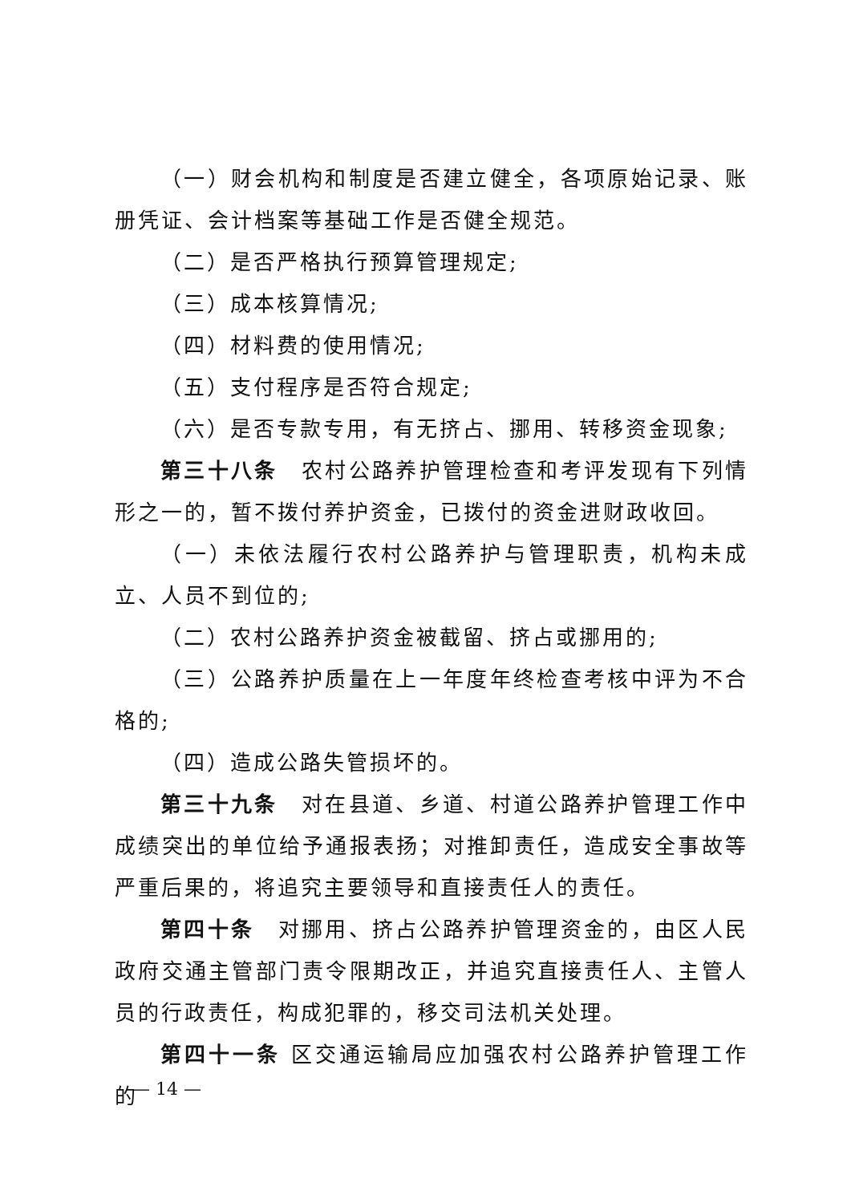（一）财会机构和制度是否建立健全，各项原始记录、账册凭证、会计档案等基础工作是否健全规范。
（二）是否严格执行预算管理规定;
（三）成本核算情况;
（四）材料费的使用情况;
（五）支付程序是否符合规定;
（六）是否专款专用，有无挤占、挪用、转移资金现象;
第三十八条　农村公路养护管理检查和考评发现有下列情形之一的，暂不拨付养护资金，已拨付的资金进财政收回。
（一）未依法履行农村公路养护与管理职责，机构未成立、人员不到位的;
（二）农村公路养护资金被截留、挤占或挪用的;
（三）公路养护质量在上一年度年终检查考核中评为不合格的;
（四）造成公路失管损坏的。
第三十九条　对在县道、乡道、村道公路养护管理工作中成绩突出的单位给予通报表扬；对推卸责任，造成安全事故等严重后果的，将追究主要领导和直接责任人的责任。
第四十条　对挪用、挤占公路养护管理资金的，由区人民政府交通主管部门责令限期改正，并追究直接责任人、主管人员的行政责任，构成犯罪的，移交司法机关处理。
第四十一条 区交通运输局应加强农村公路养护管理工作的
— 14 —